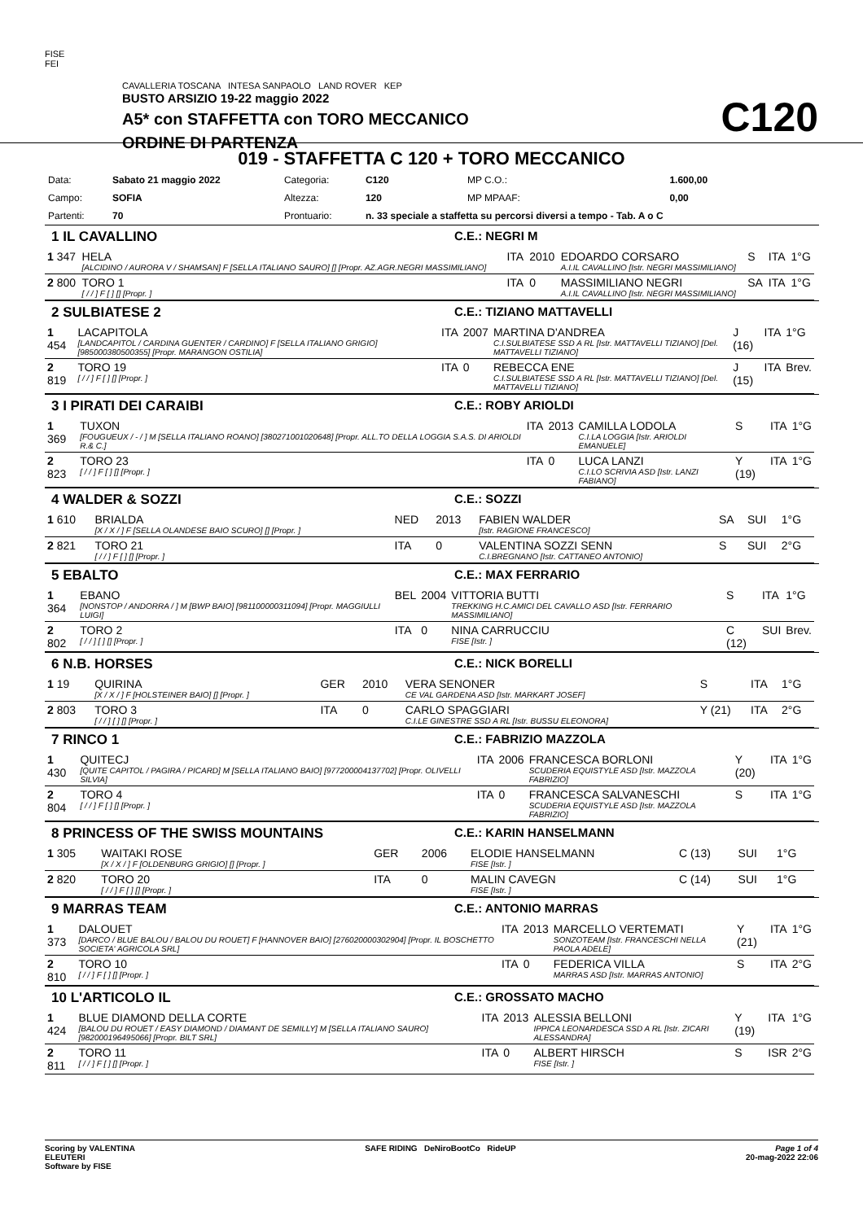FISE
FEI
CAVALLERIA TOSCANA INTESA SANPAOLO LAND ROVER KEP
BUSTO ARSIZIO 19-22 maggio 2022
A5* con STAFFETTA con TORO MECCANICO
ORDINE DI PARTENZA
C120
019 - STAFFETTA C 120 + TORO MECCANICO
| Data: | Sabato 21 maggio 2022 | Categoria: | C120 | MP C.O.: | 1.600,00 |
| Campo: | SOFIA | Altezza: | 120 | MP MPAAF: | 0,00 |
| Partenti: | 70 | Prontuario: | n. 33 speciale a staffetta su percorsi diversi a tempo - Tab. A o C | | |
1 IL CAVALLINO C.E.: NEGRI M
| 1 347 | HELA [ALCIDINO / AURORA V / SHAMSAN] F [SELLA ITALIANO SAURO] [] [Propr. AZ.AGR.NEGRI MASSIMILIANO] | ITA | 2010 | EDOARDO CORSARO A.I.IL CAVALLINO [Istr. NEGRI MASSIMILIANO] | S | ITA | 1°G |
| 2 800 | TORO 1 [ / / ] F [ ] [] [Propr. ] | ITA | 0 | MASSIMILIANO NEGRI A.I.IL CAVALLINO [Istr. NEGRI MASSIMILIANO] | SA | ITA | 1°G |
2 SULBIATESE 2 C.E.: TIZIANO MATTAVELLI
| 1 454 | LACAPITOLA [LANDCAPITOL / CARDINA GUENTER / CARDINO] F [SELLA ITALIANO GRIGIO] [985000380500355] [Propr. MARANGON OSTILIA] | ITA | 2007 | MARTINA D'ANDREA C.I.SULBIATESE SSD A RL [Istr. MATTAVELLI TIZIANO] [Del. MATTAVELLI TIZIANO] | J (16) | ITA | 1°G |
| 2 819 | TORO 19 [ / / ] F [ ] [] [Propr. ] | ITA | 0 | REBECCA ENE C.I.SULBIATESE SSD A RL [Istr. MATTAVELLI TIZIANO] [Del. MATTAVELLI TIZIANO] | J (15) | ITA | Brev. |
3 I PIRATI DEI CARAIBI C.E.: ROBY ARIOLDI
| 1 369 | TUXON [FOUGUEUX / - / ] M [SELLA ITALIANO ROANO] [380271001020648] [Propr. ALL.TO DELLA LOGGIA S.A.S. DI ARIOLDI R.& C.] | ITA | 2013 | CAMILLA LODOLA C.I.LA LOGGIA [Istr. ARIOLDI EMANUELE] | S | ITA | 1°G |
| 2 823 | TORO 23 [ / / ] F [ ] [] [Propr. ] | ITA | 0 | LUCA LANZI C.I.LO SCRIVIA ASD [Istr. LANZI FABIANO] | Y (19) | ITA | 1°G |
4 WALDER & SOZZI C.E.: SOZZI
| 1 610 | BRIALDA [X / X / ] F [SELLA OLANDESE BAIO SCURO] [] [Propr. ] | NED | 2013 | FABIEN WALDER [Istr. RAGIONE FRANCESCO] | SA | SUI | 1°G |
| 2 821 | TORO 21 [ / / ] F [ ] [] [Propr. ] | ITA | 0 | VALENTINA SOZZI SENN C.I.BREGNANO [Istr. CATTANEO ANTONIO] | S | SUI | 2°G |
5 EBALTO C.E.: MAX FERRARIO
| 1 364 | EBANO [NONSTOP / ANDORRA / ] M [BWP BAIO] [981100000311094] [Propr. MAGGIULLI LUIGI] | BEL | 2004 | VITTORIA BUTTI TREKKING H.C.AMICI DEL CAVALLO ASD [Istr. FERRARIO MASSIMILIANO] | S | ITA | 1°G |
| 2 802 | TORO 2 [ / / ] [ ] [] [Propr. ] | ITA | 0 | NINA CARRUCCIU FISE [Istr. ] | C (12) | SUI | Brev. |
6 N.B. HORSES C.E.: NICK BORELLI
| 1 19 | QUIRINA [X / X / ] F [HOLSTEINER BAIO] [] [Propr. ] | GER | 2010 | VERA SENONER CE VAL GARDENA ASD [Istr. MARKART JOSEF] | S | ITA | 1°G |
| 2 803 | TORO 3 [ / / ] [ ] [] [Propr. ] | ITA | 0 | CARLO SPAGGIARI C.I.LE GINESTRE SSD A RL [Istr. BUSSU ELEONORA] | Y (21) | ITA | 2°G |
7 RINCO 1 C.E.: FABRIZIO MAZZOLA
| 1 430 | QUITECJ [QUITE CAPITOL / PAGIRA / PICARD] M [SELLA ITALIANO BAIO] [977200004137702] [Propr. OLIVELLI SILVIA] | ITA | 2006 | FRANCESCA BORLONI SCUDERIA EQUISTYLE ASD [Istr. MAZZOLA FABRIZIO] | Y (20) | ITA | 1°G |
| 2 804 | TORO 4 [ / / ] F [ ] [] [Propr. ] | ITA | 0 | FRANCESCA SALVANESCHI SCUDERIA EQUISTYLE ASD [Istr. MAZZOLA FABRIZIO] | S | ITA | 1°G |
8 PRINCESS OF THE SWISS MOUNTAINS C.E.: KARIN HANSELMANN
| 1 305 | WAITAKI ROSE [X / X / ] F [OLDENBURG GRIGIO] [] [Propr. ] | GER | 2006 | ELODIE HANSELMANN FISE [Istr. ] | C (13) | SUI | 1°G |
| 2 820 | TORO 20 [ / / ] F [ ] [] [Propr. ] | ITA | 0 | MALIN CAVEGN FISE [Istr. ] | C (14) | SUI | 1°G |
9 MARRAS TEAM C.E.: ANTONIO MARRAS
| 1 373 | DALOUET [DARCO / BLUE BALOU / BALOU DU ROUET] F [HANNOVER BAIO] [276020000302904] [Propr. IL BOSCHETTO SOCIETA' AGRICOLA SRL] | ITA | 2013 | MARCELLO VERTEMATI SONZOTEAM [Istr. FRANCESCHI NELLA PAOLA ADELE] | Y (21) | ITA | 1°G |
| 2 810 | TORO 10 [ / / ] F [ ] [] [Propr. ] | ITA | 0 | FEDERICA VILLA MARRAS ASD [Istr. MARRAS ANTONIO] | S | ITA | 2°G |
10 L'ARTICOLO IL C.E.: GROSSATO MACHO
| 1 424 | BLUE DIAMOND DELLA CORTE [BALOU DU ROUET / EASY DIAMOND / DIAMANT DE SEMILLY] M [SELLA ITALIANO SAURO] [982000196495066] [Propr. BILT SRL] | ITA | 2013 | ALESSIA BELLONI IPPICA LEONARDESCA SSD A RL [Istr. ZICARI ALESSANDRA] | Y (19) | ITA | 1°G |
| 2 811 | TORO 11 [ / / ] F [ ] [] [Propr. ] | ITA | 0 | ALBERT HIRSCH FISE [Istr. ] | S | ISR | 2°G |
Scoring by VALENTINA
ELEUTERI
Software by FISE
SAFE RIDING DeNiroBootCo RideUP
Page 1 of 4
20-mag-2022 22:06